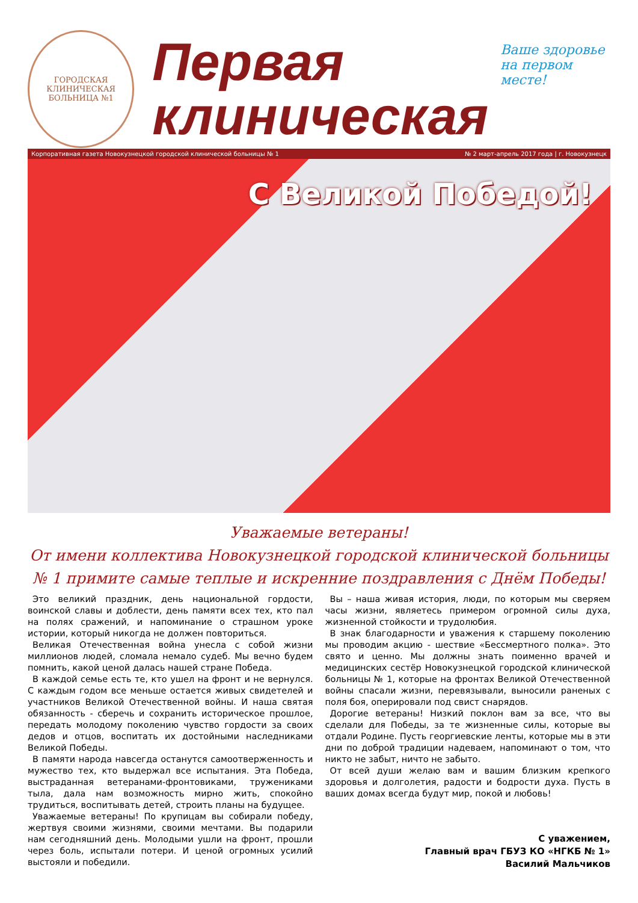ГОРОДСКАЯ КЛИНИЧЕСКАЯ
БОЛЬНИЦА №1
Первая
клиническая
Ваше здоровье
на первом месте!
Корпоративная газета Новокузнецкой городской клинической больницы № 1 № 2 март-апрель 2017 года | г. Новокузнецк
С Великой Победой!
Уважаемые ветераны!
От имени коллектива Новокузнецкой городской клинической больницы № 1 примите самые теплые и искренние поздравления с Днём Победы!
Это великий праздник, день национальной гордости, воинской славы и доблести, день памяти всех тех, кто пал на полях сражений, и напоминание о страшном уроке истории, который никогда не должен повториться.
Великая Отечественная война унесла с собой жизни миллионов людей, сломала немало судеб. Мы вечно будем помнить, какой ценой далась нашей стране Победа.
В каждой семье есть те, кто ушел на фронт и не вернулся. С каждым годом все меньше остается живых свидетелей и участников Великой Отечественной войны. И наша святая обязанность - сберечь и сохранить историческое прошлое, передать молодому поколению чувство гордости за своих дедов и отцов, воспитать их достойными наследниками Великой Победы.
В памяти народа навсегда останутся самоотверженность и мужество тех, кто выдержал все испытания. Эта Победа, выстраданная ветеранами-фронтовиками, тружениками тыла, дала нам возможность мирно жить, спокойно трудиться, воспитывать детей, строить планы на будущее.
Уважаемые ветераны! По крупицам вы собирали победу, жертвуя своими жизнями, своими мечтами. Вы подарили нам сегодняшний день. Молодыми ушли на фронт, прошли через боль, испытали потери. И ценой огромных усилий выстояли и победили.
Вы – наша живая история, люди, по которым мы сверяем часы жизни, являетесь примером огромной силы духа, жизненной стойкости и трудолюбия.
В знак благодарности и уважения к старшему поколению мы проводим акцию - шествие «Бессмертного полка». Это свято и ценно. Мы должны знать поименно врачей и медицинских сестёр Новокузнецкой городской клинической больницы № 1, которые на фронтах Великой Отечественной войны спасали жизни, перевязывали, выносили раненых с поля боя, оперировали под свист снарядов.
Дорогие ветераны! Низкий поклон вам за все, что вы сделали для Победы, за те жизненные силы, которые вы отдали Родине. Пусть георгиевские ленты, которые мы в эти дни по доброй традиции надеваем, напоминают о том, что никто не забыт, ничто не забыто.
От всей души желаю вам и вашим близким крепкого здоровья и долголетия, радости и бодрости духа. Пусть в ваших домах всегда будут мир, покой и любовь!
С уважением,
Главный врач ГБУЗ КО «НГКБ № 1»
Василий Мальчиков